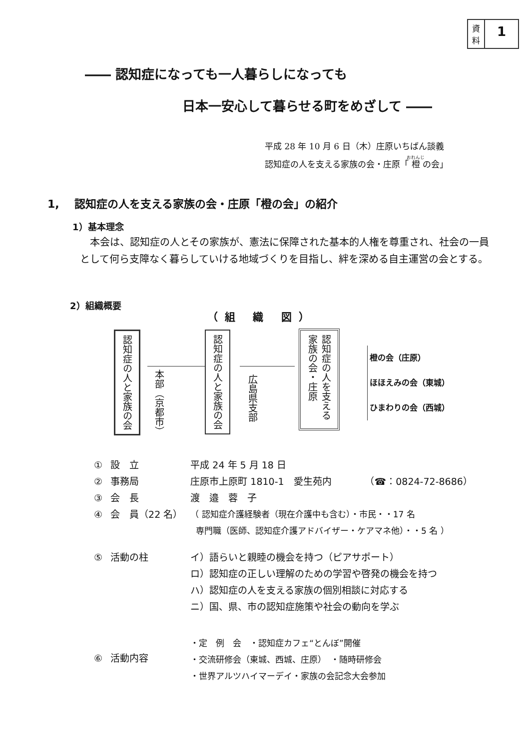資
料
1
―― 認知症になっても一人暮らしになっても
日本一安心して暮らせる町をめざして ――
平成 28 年 10 月 6 日（木）庄原いちばん談義
認知症の人を支える家族の会・庄原「橙の会」
1, 認知症の人を支える家族の会・庄原「橙の会」の紹介
1）基本理念
本会は、認知症の人とその家族が、憲法に保障された基本的人権を尊重され、社会の一員として何ら支障なく暮らしていける地域づくりを目指し、絆を深める自主運営の会とする。
2）組織概要
（組 織 図）
認知症の人と家族の会
本部（京都市）
認知症の人と家族の会
広島県支部
認知症の人を支える家族の会・庄原
橙の会（庄原）
ほほえみの会（東城）
ひまわりの会（西城）
| ① | 設 立 | 平成 24 年 5 月 18 日 |
| ② | 事務局 | 庄原市上原町 1810-1 愛生苑内 （☎：0824-72-8686） |
| ③ | 会 長 | 渡 邉 蓉 子 |
| ④ | 会 員（22 名） | （ 認知症介護経験者（現在介護中も含む）・市民・・17 名 専門職（医師、認知症介護アドバイザー・ケアマネ他）・・5 名 ） |
| ⑤ | 活動の柱 | イ）語らいと親睦の機会を持つ（ピアサポート） ロ）認知症の正しい理解のための学習や啓発の機会を持つ ハ）認知症の人を支える家族の個別相談に対応する ニ）国、県、市の認知症施策や社会の動向を学ぶ |
| ⑥ | 活動内容 | ・定 例 会 ・認知症カフェ“とんぼ”開催 ・交流研修会（東城、西城、庄原） ・随時研修会 ・世界アルツハイマーデイ・家族の会記念大会参加 |